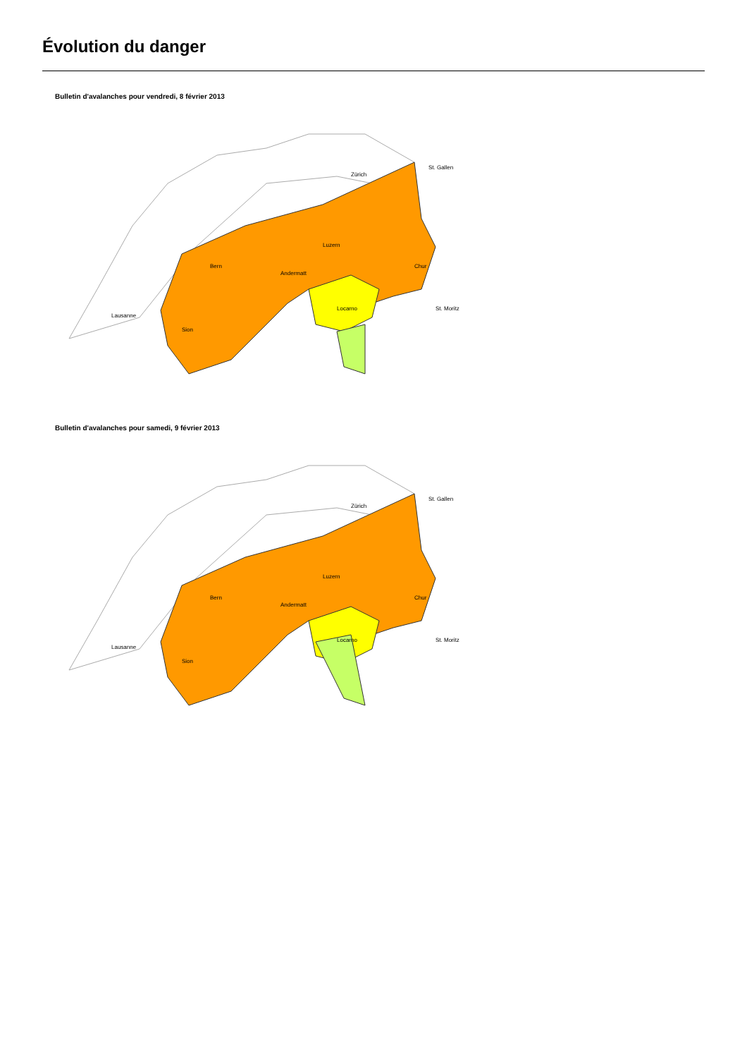Évolution du danger
Bulletin d'avalanches pour vendredi, 8 février 2013
Zürich
St. Gallen
Bern
Lausanne
Andermatt
Locarno
St. Moritz
Sion
Luzern
Chur
Bulletin d'avalanches pour samedi, 9 février 2013
Zürich
St. Gallen
Bern
Lausanne
Andermatt
Locarno
St. Moritz
Sion
Luzern
Chur